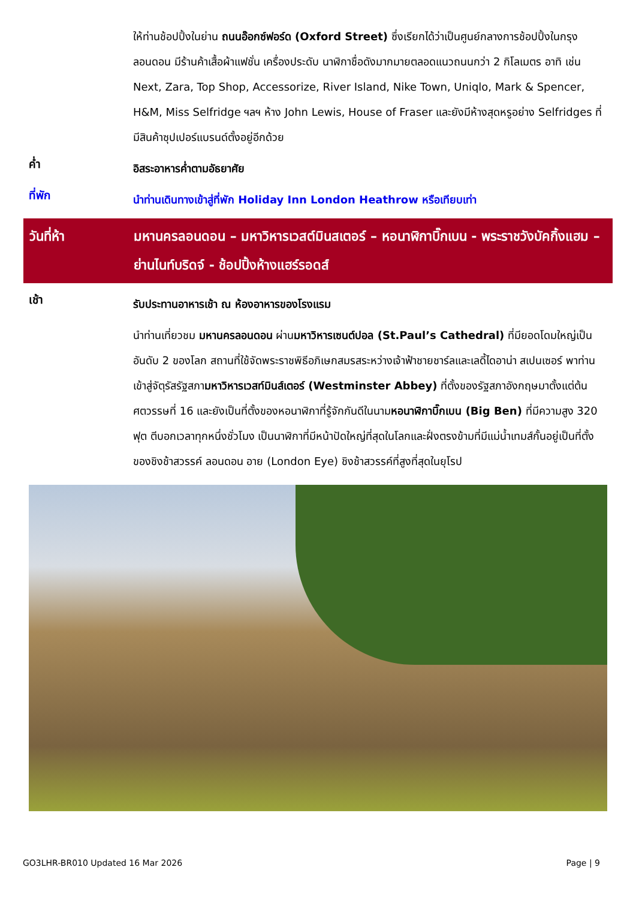ให้ท่านช้อปปิ้งในย่าน ถนนอ๊อกซ์ฟอร์ด (Oxford Street) ซึ่งเรียกได้ว่าเป็นศูนย์กลางการช้อปปิ้งในกรุงลอนดอน มีร้านค้าเสื้อผ้าแฟชั่น เครื่องประดับ นาฬิกาชื่อดังมากมายตลอดแนวถนนกว่า 2 กิโลเมตร อาทิ เช่น Next, Zara, Top Shop, Accessorize, River Island, Nike Town, Uniqlo, Mark & Spencer, H&M, Miss Selfridge ฯลฯ ห้าง John Lewis, House of Fraser และยังมีห้างสุดหรูอย่าง Selfridges ที่มีสินค้าซุปเปอร์แบรนด์ตั้งอยู่อีกด้วย
ค่ำ
อิสระอาหารค่ำตามอัธยาศัย
ที่พัก
นำท่านเดินทางเข้าสู่ที่พัก Holiday Inn London Heathrow หรือเทียบเท่า
วันที่ห้า มหานครลอนดอน – มหาวิหารเวสต์มินสเตอร์ – หอนาฬิกาบิ๊กเบน - พระราชวังบัคกิ้งแฮม – ย่านไนท์บริดจ์ - ช้อปปิ้งห้างแฮร์รอดส์
เช้า
รับประทานอาหารเช้า ณ ห้องอาหารของโรงแรม
นำท่านเที่ยวชม มหานครลอนดอน ผ่านมหาวิหารเซนต์ปอล (St.Paul’s Cathedral) ที่มียอดโดมใหญ่เป็นอันดับ 2 ของโลก สถานที่ใช้จัดพระราชพิธีอภิเษกสมรสระหว่างเจ้าฟ้าชายชาร์ลและเลดี้ไดอาน่า สเปนเซอร์ พาท่านเข้าสู่จัตุรัสรัฐสภามหาวิหารเวสท์มินส์เตอร์ (Westminster Abbey) ที่ตั้งของรัฐสภาอังกฤษมาตั้งแต่ต้นศตวรรษที่ 16 และยังเป็นที่ตั้งของหอนาฬิกาที่รู้จักกันดีในนามหอนาฬิกาบิ๊กเบน (Big Ben) ที่มีความสูง 320 ฟุต ตีบอกเวลาทุกหนึ่งชั่วโมง เป็นนาฬิกาที่มีหน้าปัดใหญ่ที่สุดในโลกและฝั่งตรงข้ามที่มีแม่น้ำเทมส์กั้นอยู่เป็นที่ตั้งของชิงช้าสวรรค์ ลอนดอน อาย (London Eye) ชิงช้าสวรรค์ที่สูงที่สุดในยุโรป
GO3LHR-BR010 Updated 16 Mar 2026 Page | 9